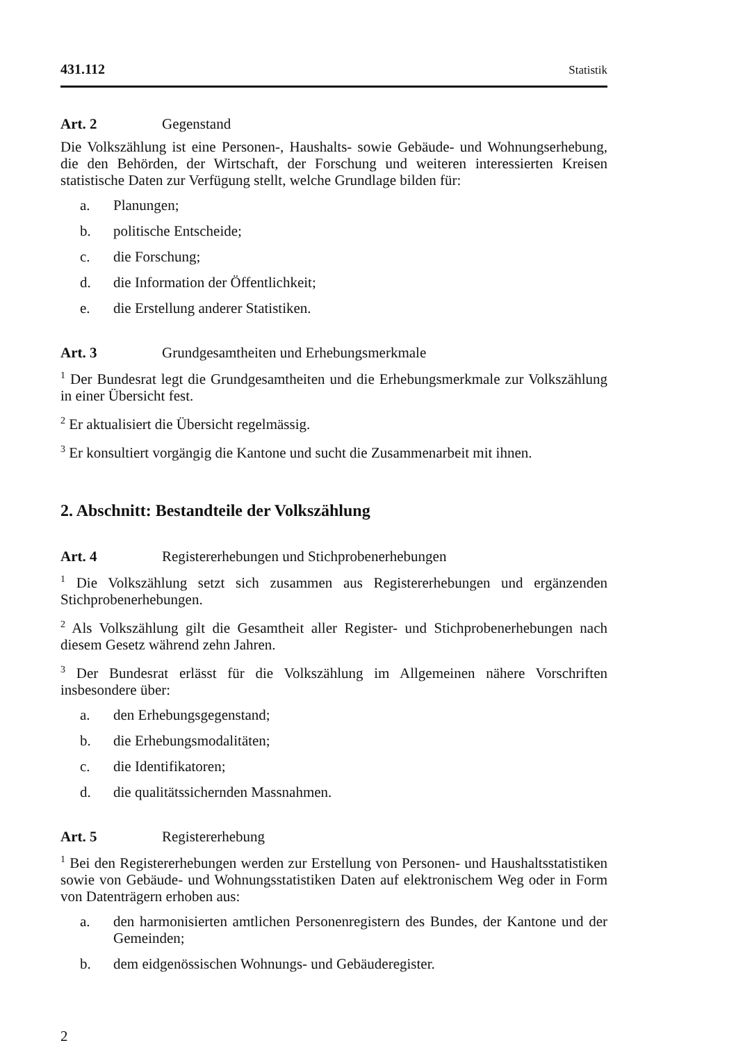431.112 Statistik
Art. 2 Gegenstand
Die Volkszählung ist eine Personen-, Haushalts- sowie Gebäude- und Wohnungserhebung, die den Behörden, der Wirtschaft, der Forschung und weiteren interessierten Kreisen statistische Daten zur Verfügung stellt, welche Grundlage bilden für:
a. Planungen;
b. politische Entscheide;
c. die Forschung;
d. die Information der Öffentlichkeit;
e. die Erstellung anderer Statistiken.
Art. 3 Grundgesamtheiten und Erhebungsmerkmale
<sup>1</sup> Der Bundesrat legt die Grundgesamtheiten und die Erhebungsmerkmale zur Volkszählung in einer Übersicht fest.
<sup>2</sup> Er aktualisiert die Übersicht regelmässig.
<sup>3</sup> Er konsultiert vorgängig die Kantone und sucht die Zusammenarbeit mit ihnen.
2. Abschnitt: Bestandteile der Volkszählung
Art. 4 Registererhebungen und Stichprobenerhebungen
<sup>1</sup> Die Volkszählung setzt sich zusammen aus Registererhebungen und ergänzenden Stichprobenerhebungen.
<sup>2</sup> Als Volkszählung gilt die Gesamtheit aller Register- und Stichprobenerhebungen nach diesem Gesetz während zehn Jahren.
<sup>3</sup> Der Bundesrat erlässt für die Volkszählung im Allgemeinen nähere Vorschriften insbesondere über:
a. den Erhebungsgegenstand;
b. die Erhebungsmodalitäten;
c. die Identifikatoren;
d. die qualitätssichernden Massnahmen.
Art. 5 Registererhebung
<sup>1</sup> Bei den Registererhebungen werden zur Erstellung von Personen- und Haushaltsstatistiken sowie von Gebäude- und Wohnungsstatistiken Daten auf elektronischem Weg oder in Form von Datenträgern erhoben aus:
a. den harmonisierten amtlichen Personenregistern des Bundes, der Kantone und der Gemeinden;
b. dem eidgenössischen Wohnungs- und Gebäuderegister.
2